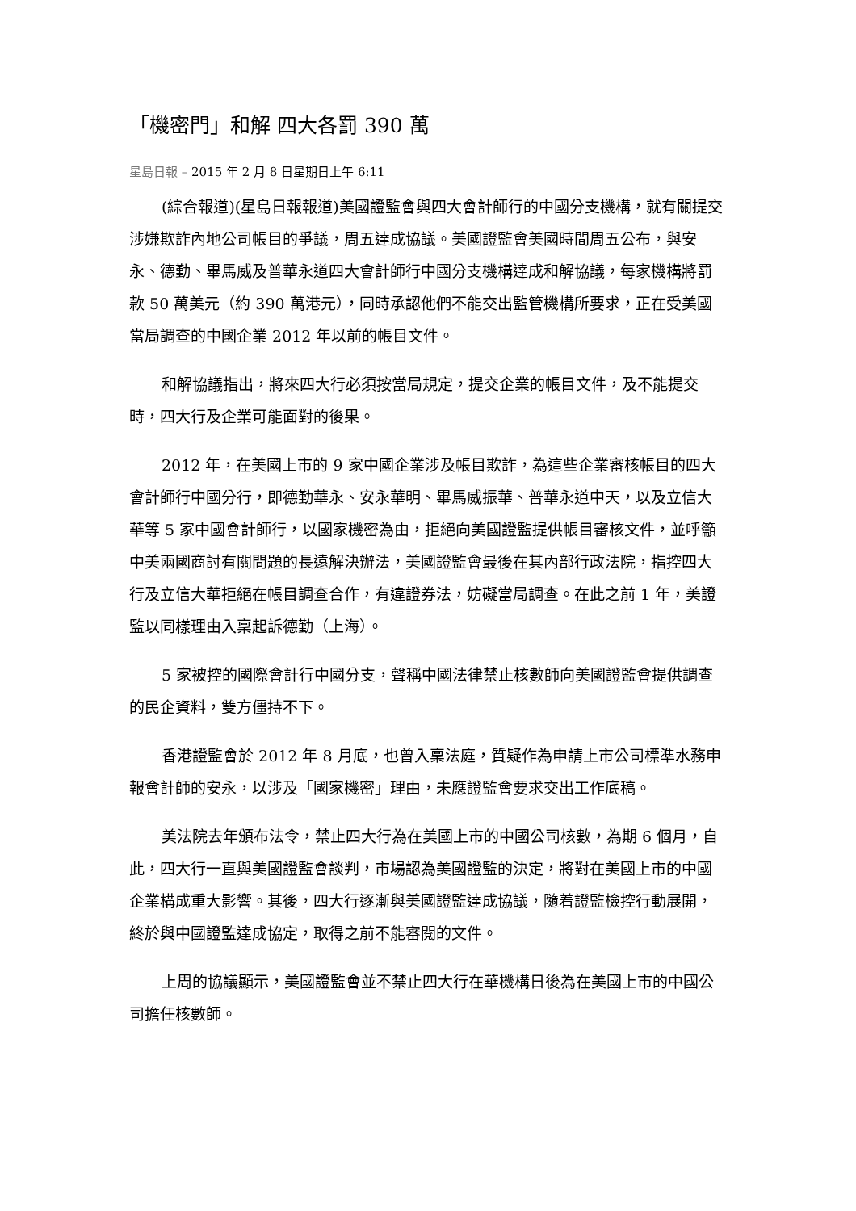「機密門」和解 四大各罰 390 萬
星島日報 – 2015 年 2 月 8 日星期日上午 6:11
(綜合報道)(星島日報報道)美國證監會與四大會計師行的中國分支機構，就有關提交涉嫌欺詐內地公司帳目的爭議，周五達成協議。美國證監會美國時間周五公布，與安永、德勤、畢馬威及普華永道四大會計師行中國分支機構達成和解協議，每家機構將罰款 50 萬美元（約 390 萬港元），同時承認他們不能交出監管機構所要求，正在受美國當局調查的中國企業 2012 年以前的帳目文件。
和解協議指出，將來四大行必須按當局規定，提交企業的帳目文件，及不能提交時，四大行及企業可能面對的後果。
2012 年，在美國上市的 9 家中國企業涉及帳目欺詐，為這些企業審核帳目的四大會計師行中國分行，即德勤華永、安永華明、畢馬威振華、普華永道中天，以及立信大華等 5 家中國會計師行，以國家機密為由，拒絕向美國證監提供帳目審核文件，並呼籲中美兩國商討有關問題的長遠解決辦法，美國證監會最後在其內部行政法院，指控四大行及立信大華拒絕在帳目調查合作，有違證券法，妨礙當局調查。在此之前 1 年，美證監以同樣理由入稟起訴德勤（上海）。
5 家被控的國際會計行中國分支，聲稱中國法律禁止核數師向美國證監會提供調查的民企資料，雙方僵持不下。
香港證監會於 2012 年 8 月底，也曾入稟法庭，質疑作為申請上市公司標準水務申報會計師的安永，以涉及「國家機密」理由，未應證監會要求交出工作底稿。
美法院去年頒布法令，禁止四大行為在美國上市的中國公司核數，為期 6 個月，自此，四大行一直與美國證監會談判，市場認為美國證監的決定，將對在美國上市的中國企業構成重大影響。其後，四大行逐漸與美國證監達成協議，隨着證監檢控行動展開，終於與中國證監達成協定，取得之前不能審閱的文件。
上周的協議顯示，美國證監會並不禁止四大行在華機構日後為在美國上市的中國公司擔任核數師。